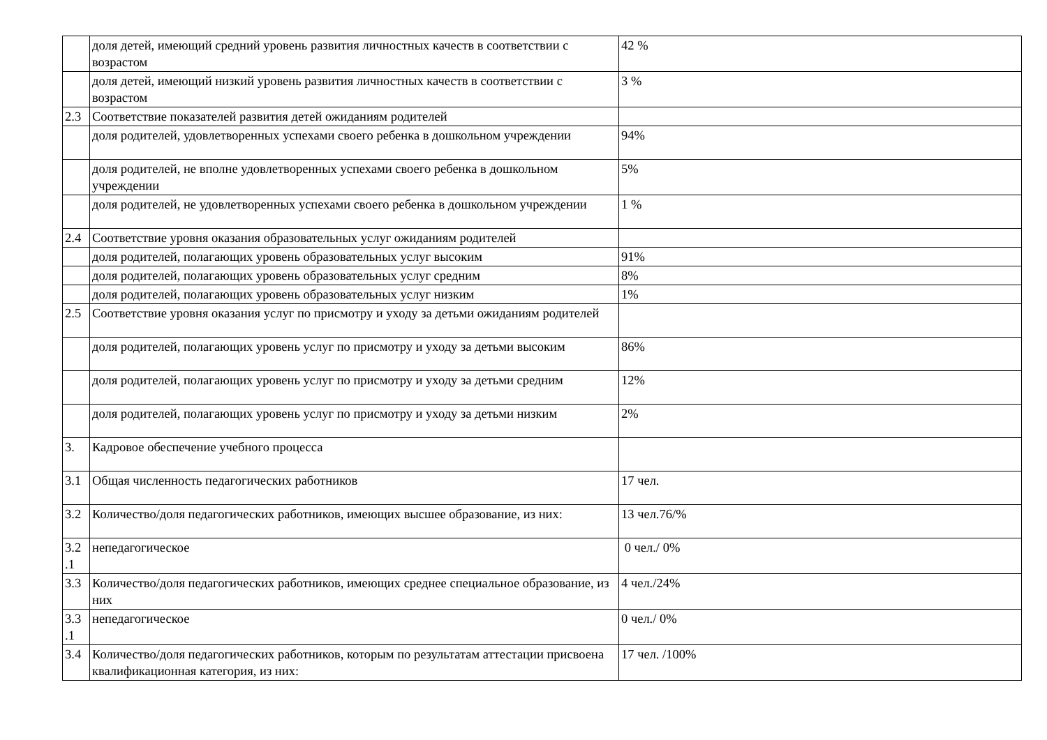| | доля детей, имеющий средний уровень развития личностных качеств в соответствии с возрастом | 42 % |
| | доля детей, имеющий низкий уровень развития личностных качеств в соответствии с возрастом | 3 % |
| 2.3 | Соответствие показателей развития детей ожиданиям родителей | |
| | доля родителей, удовлетворенных успехами своего ребенка в дошкольном учреждении | 94% |
| | доля родителей, не вполне удовлетворенных успехами своего ребенка в дошкольном учреждении | 5% |
| | доля родителей, не удовлетворенных успехами своего ребенка в дошкольном учреждении | 1 % |
| 2.4 | Соответствие уровня оказания образовательных услуг ожиданиям родителей | |
| | доля родителей, полагающих уровень образовательных услуг высоким | 91% |
| | доля родителей, полагающих уровень образовательных услуг средним | 8% |
| | доля родителей, полагающих уровень образовательных услуг низким | 1% |
| 2.5 | Соответствие уровня оказания услуг по присмотру и уходу за детьми ожиданиям родителей | |
| | доля родителей, полагающих уровень услуг по присмотру и уходу за детьми высоким | 86% |
| | доля родителей, полагающих уровень услуг по присмотру и уходу за детьми средним | 12% |
| | доля родителей, полагающих уровень услуг по присмотру и уходу за детьми низким | 2% |
| 3. | Кадровое обеспечение учебного процесса | |
| 3.1 | Общая численность педагогических работников | 17 чел. |
| 3.2 | Количество/доля педагогических работников, имеющих высшее образование, из них: | 13 чел.76/% |
| 3.2 .1 | непедагогическое | 0 чел./ 0% |
| 3.3 | Количество/доля педагогических работников, имеющих среднее специальное образование, из них | 4 чел./24% |
| 3.3 .1 | непедагогическое | 0 чел./ 0% |
| 3.4 | Количество/доля педагогических работников, которым по результатам аттестации присвоена квалификационная категория, из них: | 17 чел. /100% |